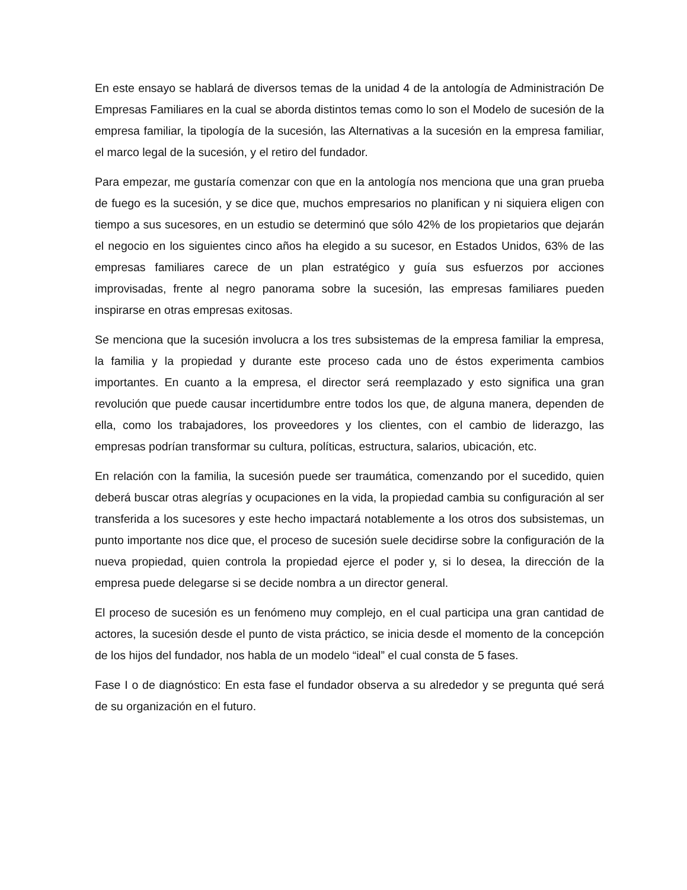En este ensayo se hablará de diversos temas de la unidad 4 de la antología de Administración De Empresas Familiares en la cual se aborda distintos temas como lo son el Modelo de sucesión de la empresa familiar, la tipología de la sucesión, las Alternativas a la sucesión en la empresa familiar, el marco legal de la sucesión, y el retiro del fundador.
Para empezar, me gustaría comenzar con que en la antología nos menciona que una gran prueba de fuego es la sucesión, y se dice que, muchos empresarios no planifican y ni siquiera eligen con tiempo a sus sucesores, en un estudio se determinó que sólo 42% de los propietarios que dejarán el negocio en los siguientes cinco años ha elegido a su sucesor, en Estados Unidos, 63% de las empresas familiares carece de un plan estratégico y guía sus esfuerzos por acciones improvisadas, frente al negro panorama sobre la sucesión, las empresas familiares pueden inspirarse en otras empresas exitosas.
Se menciona que la sucesión involucra a los tres subsistemas de la empresa familiar la empresa, la familia y la propiedad y durante este proceso cada uno de éstos experimenta cambios importantes. En cuanto a la empresa, el director será reemplazado y esto significa una gran revolución que puede causar incertidumbre entre todos los que, de alguna manera, dependen de ella, como los trabajadores, los proveedores y los clientes, con el cambio de liderazgo, las empresas podrían transformar su cultura, políticas, estructura, salarios, ubicación, etc.
En relación con la familia, la sucesión puede ser traumática, comenzando por el sucedido, quien deberá buscar otras alegrías y ocupaciones en la vida, la propiedad cambia su configuración al ser transferida a los sucesores y este hecho impactará notablemente a los otros dos subsistemas, un punto importante nos dice que, el proceso de sucesión suele decidirse sobre la configuración de la nueva propiedad, quien controla la propiedad ejerce el poder y, si lo desea, la dirección de la empresa puede delegarse si se decide nombra a un director general.
El proceso de sucesión es un fenómeno muy complejo, en el cual participa una gran cantidad de actores, la sucesión desde el punto de vista práctico, se inicia desde el momento de la concepción de los hijos del fundador, nos habla de un modelo “ideal” el cual consta de 5 fases.
Fase I o de diagnóstico: En esta fase el fundador observa a su alrededor y se pregunta qué será de su organización en el futuro.